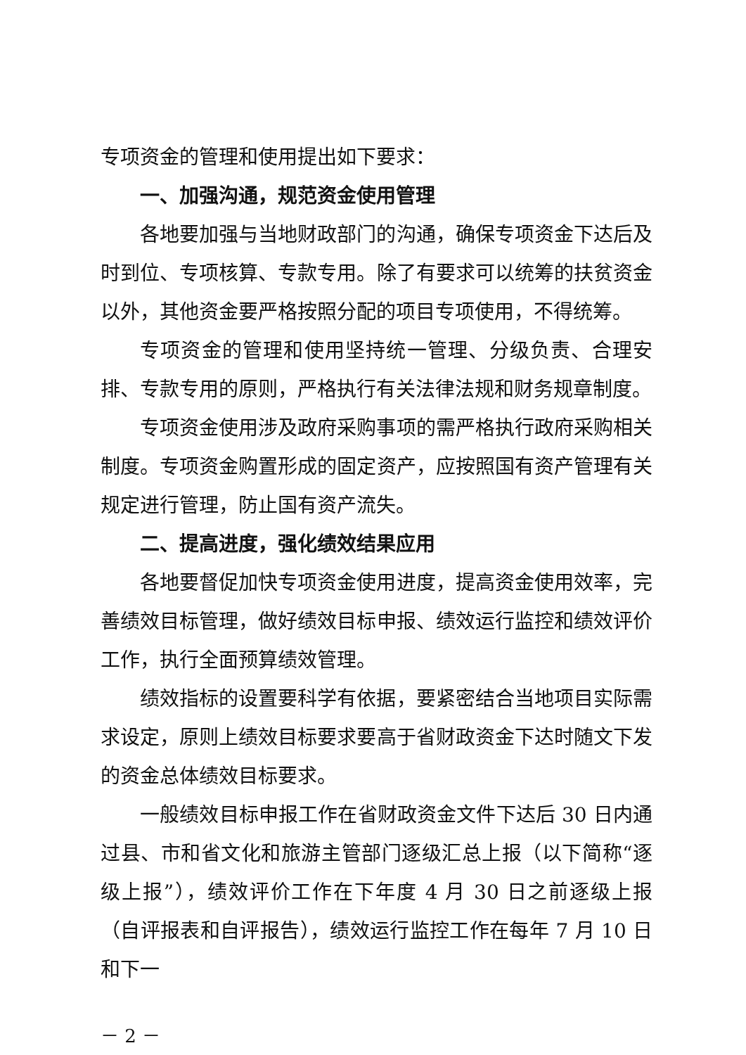专项资金的管理和使用提出如下要求：
一、加强沟通，规范资金使用管理
各地要加强与当地财政部门的沟通，确保专项资金下达后及时到位、专项核算、专款专用。除了有要求可以统筹的扶贫资金以外，其他资金要严格按照分配的项目专项使用，不得统筹。
专项资金的管理和使用坚持统一管理、分级负责、合理安排、专款专用的原则，严格执行有关法律法规和财务规章制度。
专项资金使用涉及政府采购事项的需严格执行政府采购相关制度。专项资金购置形成的固定资产，应按照国有资产管理有关规定进行管理，防止国有资产流失。
二、提高进度，强化绩效结果应用
各地要督促加快专项资金使用进度，提高资金使用效率，完善绩效目标管理，做好绩效目标申报、绩效运行监控和绩效评价工作，执行全面预算绩效管理。
绩效指标的设置要科学有依据，要紧密结合当地项目实际需求设定，原则上绩效目标要求要高于省财政资金下达时随文下发的资金总体绩效目标要求。
一般绩效目标申报工作在省财政资金文件下达后 30 日内通过县、市和省文化和旅游主管部门逐级汇总上报（以下简称“逐级上报”），绩效评价工作在下年度 4 月 30 日之前逐级上报（自评报表和自评报告），绩效运行监控工作在每年 7 月 10 日和下一
－ 2 －